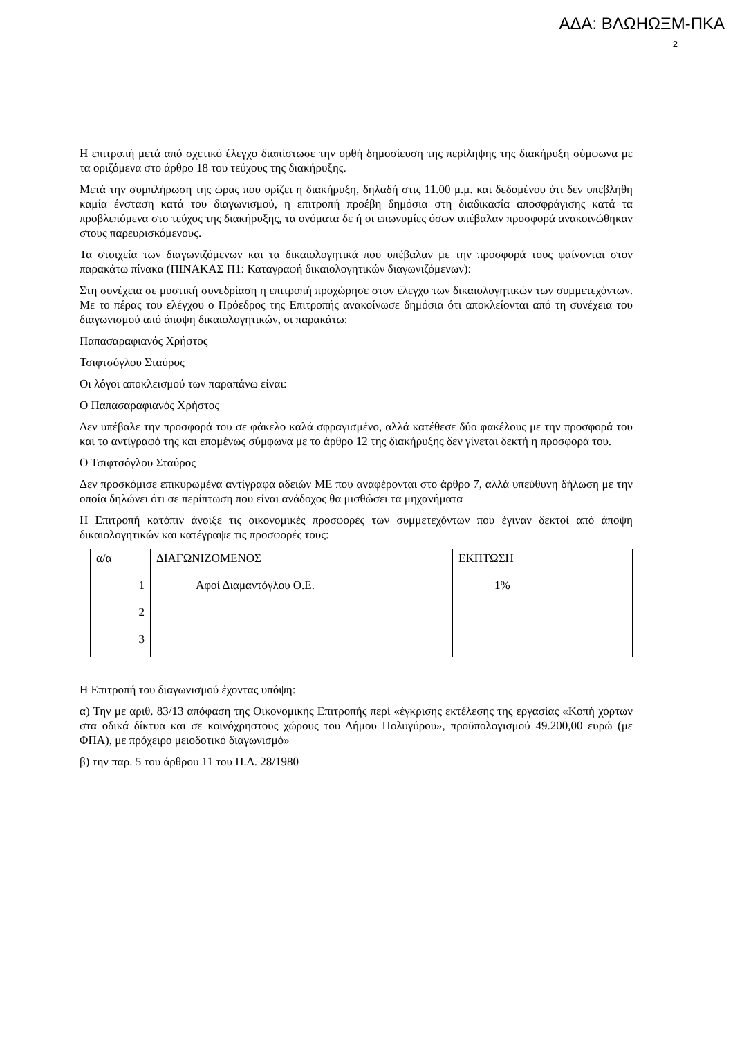ΑΔΑ: ΒΛΩΗΩΞΜ-ΠΚΑ
2
Η επιτροπή μετά από σχετικό έλεγχο διαπίστωσε την ορθή δημοσίευση της περίληψης της διακήρυξη σύμφωνα με τα οριζόμενα στο άρθρο 18 του τεύχους της διακήρυξης.
Μετά την συμπλήρωση της ώρας που ορίζει η διακήρυξη, δηλαδή στις 11.00 μ.μ. και δεδομένου ότι δεν υπεβλήθη καμία ένσταση κατά του διαγωνισμού, η επιτροπή προέβη δημόσια στη διαδικασία αποσφράγισης κατά τα προβλεπόμενα στο τεύχος της διακήρυξης, τα ονόματα δε ή οι επωνυμίες όσων υπέβαλαν προσφορά ανακοινώθηκαν στους παρευρισκόμενους.
Τα στοιχεία των διαγωνιζόμενων και τα δικαιολογητικά που υπέβαλαν με την προσφορά τους φαίνονται στον παρακάτω πίνακα (ΠΙΝΑΚΑΣ Π1: Καταγραφή δικαιολογητικών διαγωνιζόμενων):
Στη συνέχεια σε μυστική συνεδρίαση η επιτροπή προχώρησε στον έλεγχο των δικαιολογητικών των συμμετεχόντων. Με το πέρας του ελέγχου ο Πρόεδρος της Επιτροπής ανακοίνωσε δημόσια ότι αποκλείονται από τη συνέχεια του διαγωνισμού από άποψη δικαιολογητικών, οι παρακάτω:
Παπασαραφιανός Χρήστος
Τσιφτσόγλου Σταύρος
Οι λόγοι αποκλεισμού των παραπάνω είναι:
Ο Παπασαραφιανός Χρήστος
Δεν υπέβαλε την προσφορά του σε φάκελο καλά σφραγισμένο, αλλά κατέθεσε δύο φακέλους με την προσφορά του και το αντίγραφό της και επομένως σύμφωνα με το άρθρο 12 της διακήρυξης δεν γίνεται δεκτή η προσφορά του.
Ο Τσιφτσόγλου Σταύρος
Δεν προσκόμισε επικυρωμένα αντίγραφα αδειών ΜΕ που αναφέρονται στο άρθρο 7, αλλά υπεύθυνη δήλωση με την οποία δηλώνει ότι σε περίπτωση που είναι ανάδοχος θα μισθώσει τα μηχανήματα
Η Επιτροπή κατόπιν άνοιξε τις οικονομικές προσφορές των συμμετεχόντων που έγιναν δεκτοί από άποψη δικαιολογητικών και κατέγραψε τις προσφορές τους:
| α/α | ΔΙΑΓΩΝΙΖΟΜΕΝΟΣ | ΕΚΠΤΩΣΗ |
| 1 | Αφοί Διαμαντόγλου Ο.Ε. | 1% |
| 2 | | |
| 3 | | |
Η Επιτροπή του διαγωνισμού έχοντας υπόψη:
α) Την με αριθ. 83/13 απόφαση της Οικονομικής Επιτροπής περί «έγκρισης εκτέλεσης της εργασίας «Κοπή χόρτων στα οδικά δίκτυα και σε κοινόχρηστους χώρους του Δήμου Πολυγύρου», προϋπολογισμού 49.200,00 ευρώ (με ΦΠΑ), με πρόχειρο μειοδοτικό διαγωνισμό»
β) την παρ. 5 του άρθρου 11 του Π.Δ. 28/1980